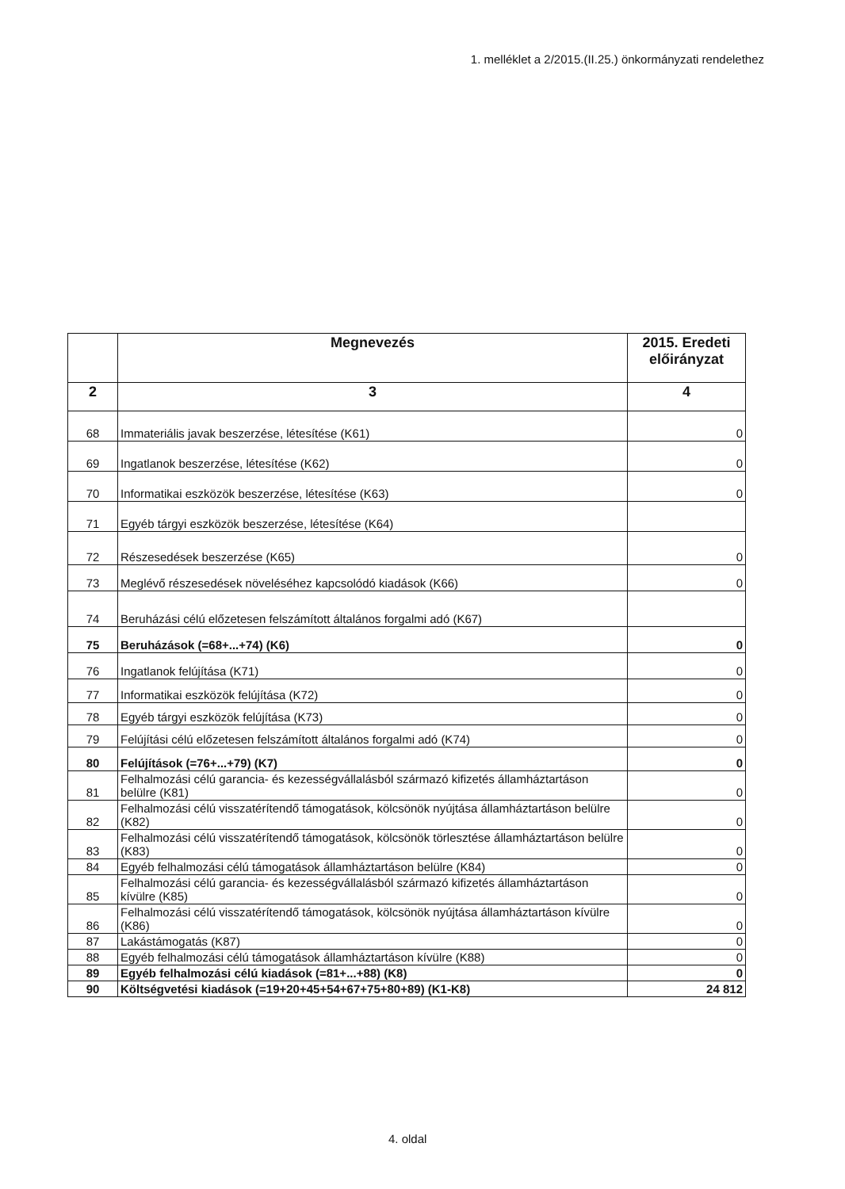1. melléklet a 2/2015.(II.25.) önkormányzati rendelethez
| | Megnevezés | 2015. Eredeti előirányzat |
| --- | --- | --- |
| 2 | 3 | 4 |
| 68 | Immateriális javak beszerzése, létesítése (K61) | 0 |
| 69 | Ingatlanok beszerzése, létesítése (K62) | 0 |
| 70 | Informatikai eszközök beszerzése, létesítése (K63) | 0 |
| 71 | Egyéb tárgyi eszközök beszerzése, létesítése (K64) | |
| 72 | Részesedések beszerzése (K65) | 0 |
| 73 | Meglévő részesedések növeléséhez kapcsolódó kiadások (K66) | 0 |
| 74 | Beruházási célú előzetesen felszámított általános forgalmi adó (K67) | |
| 75 | Beruházások (=68+...+74) (K6) | 0 |
| 76 | Ingatlanok felújítása (K71) | 0 |
| 77 | Informatikai eszközök felújítása (K72) | 0 |
| 78 | Egyéb tárgyi eszközök felújítása (K73) | 0 |
| 79 | Felújítási célú előzetesen felszámított általános forgalmi adó (K74) | 0 |
| 80 | Felújítások (=76+...+79) (K7) | 0 |
| 81 | Felhalmozási célú garancia- és kezességvállalásból származó kifizetés államháztartáson belülre (K81) | 0 |
| 82 | Felhalmozási célú visszatérítendő támogatások, kölcsönök nyújtása államháztartáson belülre (K82) | 0 |
| 83 | Felhalmozási célú visszatérítendő támogatások, kölcsönök törlesztése államháztartáson belülre (K83) | 0 |
| 84 | Egyéb felhalmozási célú támogatások államháztartáson belülre (K84) | 0 |
| 85 | Felhalmozási célú garancia- és kezességvállalásból származó kifizetés államháztartáson kívülre (K85) | 0 |
| 86 | Felhalmozási célú visszatérítendő támogatások, kölcsönök nyújtása államháztartáson kívülre (K86) | 0 |
| 87 | Lakástámogatás (K87) | 0 |
| 88 | Egyéb felhalmozási célú támogatások államháztartáson kívülre (K88) | 0 |
| 89 | Egyéb felhalmozási célú kiadások (=81+...+88) (K8) | 0 |
| 90 | Költségvetési kiadások (=19+20+45+54+67+75+80+89) (K1-K8) | 24 812 |
4. oldal